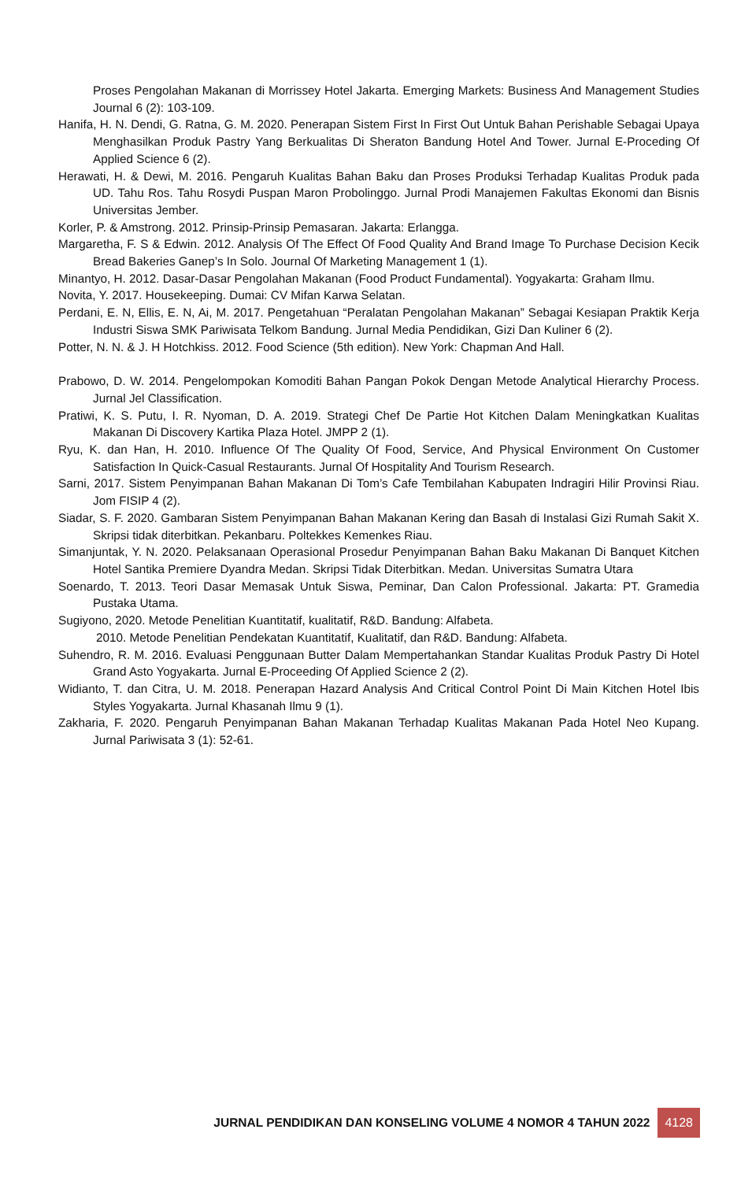Proses Pengolahan Makanan di Morrissey Hotel Jakarta. Emerging Markets: Business And Management Studies Journal 6 (2): 103-109.
Hanifa, H. N. Dendi, G. Ratna, G. M. 2020. Penerapan Sistem First In First Out Untuk Bahan Perishable Sebagai Upaya Menghasilkan Produk Pastry Yang Berkualitas Di Sheraton Bandung Hotel And Tower. Jurnal E-Proceding Of Applied Science 6 (2).
Herawati, H. & Dewi, M. 2016. Pengaruh Kualitas Bahan Baku dan Proses Produksi Terhadap Kualitas Produk pada UD. Tahu Ros. Tahu Rosydi Puspan Maron Probolinggo. Jurnal Prodi Manajemen Fakultas Ekonomi dan Bisnis Universitas Jember.
Korler, P. & Amstrong. 2012. Prinsip-Prinsip Pemasaran. Jakarta: Erlangga.
Margaretha, F. S & Edwin. 2012. Analysis Of The Effect Of Food Quality And Brand Image To Purchase Decision Kecik Bread Bakeries Ganep’s In Solo. Journal Of Marketing Management 1 (1).
Minantyo, H. 2012. Dasar-Dasar Pengolahan Makanan (Food Product Fundamental). Yogyakarta: Graham Ilmu.
Novita, Y. 2017. Housekeeping. Dumai: CV Mifan Karwa Selatan.
Perdani, E. N, Ellis, E. N, Ai, M. 2017. Pengetahuan “Peralatan Pengolahan Makanan” Sebagai Kesiapan Praktik Kerja Industri Siswa SMK Pariwisata Telkom Bandung. Jurnal Media Pendidikan, Gizi Dan Kuliner 6 (2).
Potter, N. N. & J. H Hotchkiss. 2012. Food Science (5th edition). New York: Chapman And Hall.
Prabowo, D. W. 2014. Pengelompokan Komoditi Bahan Pangan Pokok Dengan Metode Analytical Hierarchy Process. Jurnal Jel Classification.
Pratiwi, K. S. Putu, I. R. Nyoman, D. A. 2019. Strategi Chef De Partie Hot Kitchen Dalam Meningkatkan Kualitas Makanan Di Discovery Kartika Plaza Hotel. JMPP 2 (1).
Ryu, K. dan Han, H. 2010. Influence Of The Quality Of Food, Service, And Physical Environment On Customer Satisfaction In Quick-Casual Restaurants. Jurnal Of Hospitality And Tourism Research.
Sarni, 2017. Sistem Penyimpanan Bahan Makanan Di Tom’s Cafe Tembilahan Kabupaten Indragiri Hilir Provinsi Riau. Jom FISIP 4 (2).
Siadar, S. F. 2020. Gambaran Sistem Penyimpanan Bahan Makanan Kering dan Basah di Instalasi Gizi Rumah Sakit X. Skripsi tidak diterbitkan. Pekanbaru. Poltekkes Kemenkes Riau.
Simanjuntak, Y. N. 2020. Pelaksanaan Operasional Prosedur Penyimpanan Bahan Baku Makanan Di Banquet Kitchen Hotel Santika Premiere Dyandra Medan. Skripsi Tidak Diterbitkan. Medan. Universitas Sumatra Utara
Soenardo, T. 2013. Teori Dasar Memasak Untuk Siswa, Peminar, Dan Calon Professional. Jakarta: PT. Gramedia Pustaka Utama.
Sugiyono, 2020. Metode Penelitian Kuantitatif, kualitatif, R&D. Bandung: Alfabeta.
2010. Metode Penelitian Pendekatan Kuantitatif, Kualitatif, dan R&D. Bandung: Alfabeta.
Suhendro, R. M. 2016. Evaluasi Penggunaan Butter Dalam Mempertahankan Standar Kualitas Produk Pastry Di Hotel Grand Asto Yogyakarta. Jurnal E-Proceeding Of Applied Science 2 (2).
Widianto, T. dan Citra, U. M. 2018. Penerapan Hazard Analysis And Critical Control Point Di Main Kitchen Hotel Ibis Styles Yogyakarta. Jurnal Khasanah Ilmu 9 (1).
Zakharia, F. 2020. Pengaruh Penyimpanan Bahan Makanan Terhadap Kualitas Makanan Pada Hotel Neo Kupang. Jurnal Pariwisata 3 (1): 52-61.
JURNAL PENDIDIKAN DAN KONSELING VOLUME 4 NOMOR 4 TAHUN 2022 4128